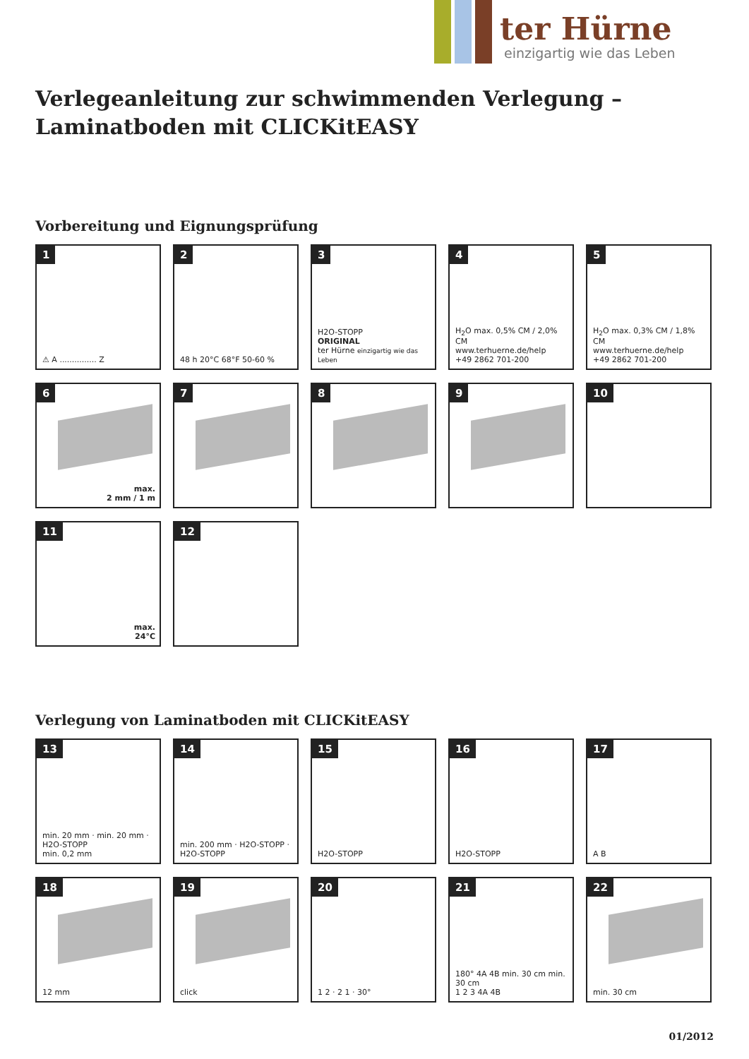ter Hürne
einzigartig wie das Leben
Verlegeanleitung zur schwimmenden Verlegung –
Laminatboden mit CLICKitEASY
Vorbereitung und Eignungsprüfung
1
⚠ A ............... Z
2
48 h 20°C 68°F 50-60 %
3
H2O-STOPP
ORIGINAL
ter Hürne einzigartig wie das Leben
4
H<sub>2</sub>O max. 0,5% CM / 2,0% CM
www.terhuerne.de/help
+49 2862 701-200
5
H<sub>2</sub>O max. 0,3% CM / 1,8% CM
www.terhuerne.de/help
+49 2862 701-200
6
max.
2 mm / 1 m
7
8
9
10
11
max.
24°C
12
Verlegung von Laminatboden mit CLICKitEASY
13
min. 20 mm · min. 20 mm · H2O-STOPP
min. 0,2 mm
14
min. 200 mm · H2O-STOPP · H2O-STOPP
15
H2O-STOPP
16
H2O-STOPP
17
A B
18
12 mm
19
click
20
1 2 · 2 1 · 30°
21
180° 4A 4B min. 30 cm min. 30 cm
1 2 3 4A 4B
22
min. 30 cm
01/2012